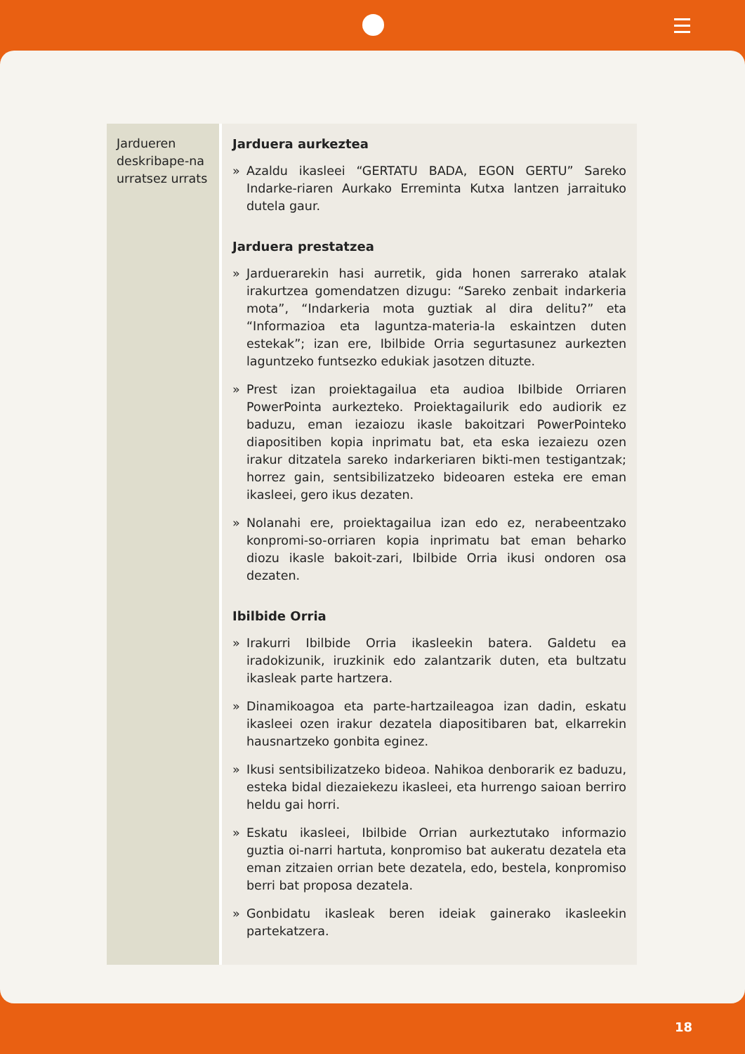| Jardueren deskribape-na urratsez urrats | Jarduera aurkeztea » Azaldu ikasleei “GERTATU BADA, EGON GERTU” Sareko Indarke-riaren Aurkako Erreminta Kutxa lantzen jarraituko dutela gaur. Jarduera prestatzea » Jarduerarekin hasi aurretik, gida honen sarrerako atalak irakurtzea gomendatzen dizugu: “Sareko zenbait indarkeria mota”, “Indarkeria mota guztiak al dira delitu?” eta “Informazioa eta laguntza-materia-la eskaintzen duten estekak”; izan ere, Ibilbide Orria segurtasunez aurkezten laguntzeko funtsezko edukiak jasotzen dituzte. » Prest izan proiektagailua eta audioa Ibilbide Orriaren PowerPointa aurkezteko. Proiektagailurik edo audiorik ez baduzu, eman iezaiozu ikasle bakoitzari PowerPointeko diapositiben kopia inprimatu bat, eta eska iezaiezu ozen irakur ditzatela sareko indarkeriaren bikti-men testigantzak; horrez gain, sentsibilizatzeko bideoaren esteka ere eman ikasleei, gero ikus dezaten. » Nolanahi ere, proiektagailua izan edo ez, nerabeentzako konpromi-so-orriaren kopia inprimatu bat eman beharko diozu ikasle bakoit-zari, Ibilbide Orria ikusi ondoren osa dezaten. Ibilbide Orria » Irakurri Ibilbide Orria ikasleekin batera. Galdetu ea iradokizunik, iruzkinik edo zalantzarik duten, eta bultzatu ikasleak parte hartzera. » Dinamikoagoa eta parte-hartzaileagoa izan dadin, eskatu ikasleei ozen irakur dezatela diapositibaren bat, elkarrekin hausnartzeko gonbita eginez. » Ikusi sentsibilizatzeko bideoa. Nahikoa denborarik ez baduzu, esteka bidal diezaiekezu ikasleei, eta hurrengo saioan berriro heldu gai horri. » Eskatu ikasleei, Ibilbide Orrian aurkeztutako informazio guztia oi-narri hartuta, konpromiso bat aukeratu dezatela eta eman zitzaien orrian bete dezatela, edo, bestela, konpromiso berri bat proposa dezatela. » Gonbidatu ikasleak beren ideiak gainerako ikasleekin partekatzera. |
18